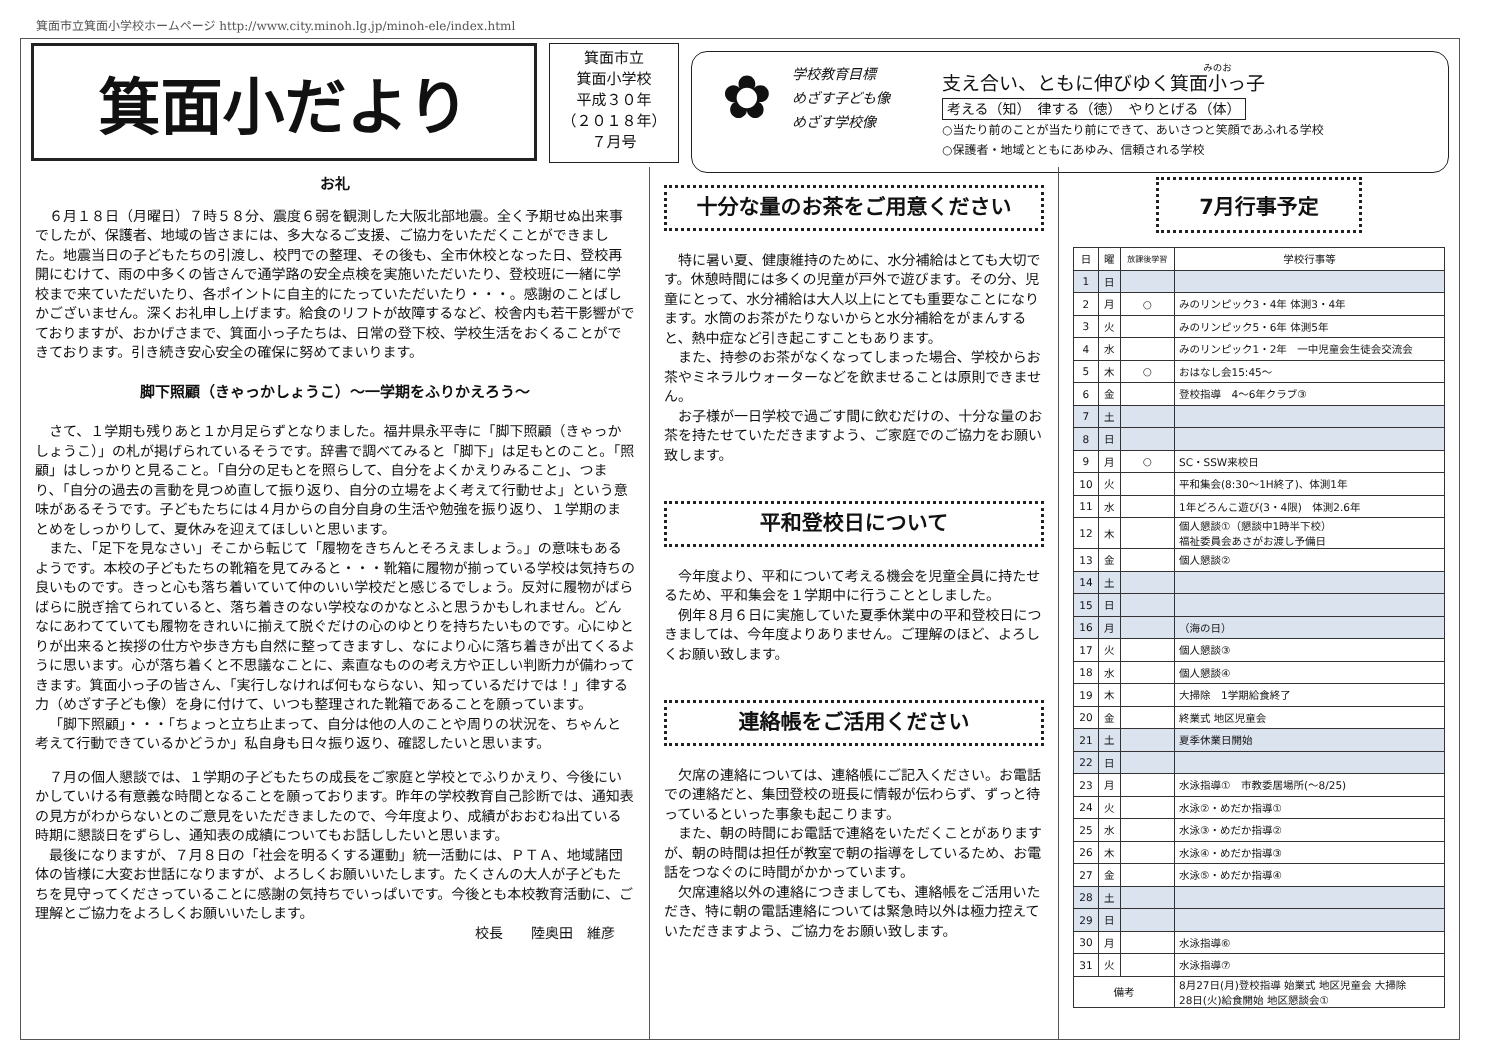箕面市立箕面小学校ホームページ http://www.city.minoh.lg.jp/minoh-ele/index.html
箕面小だより
箕面市立
箕面小学校
平成３０年
（２０１８年）
７月号
✿
学校教育目標
めざす子ども像
めざす学校像
支え合い、ともに伸びゆく箕面小っ子
考える（知）　律する（徳）　やりとげる（体）
○当たり前のことが当たり前にできて、あいさつと笑顔であふれる学校
○保護者・地域とともにあゆみ、信頼される学校
お礼
６月１８日（月曜日）７時５８分、震度６弱を観測した大阪北部地震。全く予期せぬ出来事でしたが、保護者、地域の皆さまには、多大なるご支援、ご協力をいただくことができました。地震当日の子どもたちの引渡し、校門での整理、その後も、全市休校となった日、登校再開にむけて、雨の中多くの皆さんで通学路の安全点検を実施いただいたり、登校班に一緒に学校まで来ていただいたり、各ポイントに自主的にたっていただいたり・・・。感謝のことばしかございません。深くお礼申し上げます。給食のリフトが故障するなど、校舎内も若干影響がでておりますが、おかげさまで、箕面小っ子たちは、日常の登下校、学校生活をおくることができております。引き続き安心安全の確保に努めてまいります。
脚下照顧（きゃっかしょうこ）～一学期をふりかえろう～
さて、１学期も残りあと１か月足らずとなりました。福井県永平寺に「脚下照顧（きゃっかしょうこ）」の札が掲げられているそうです。辞書で調べてみると「脚下」は足もとのこと。「照顧」はしっかりと見ること。「自分の足もとを照らして、自分をよくかえりみること」、つまり、「自分の過去の言動を見つめ直して振り返り、自分の立場をよく考えて行動せよ」という意味があるそうです。子どもたちには４月からの自分自身の生活や勉強を振り返り、１学期のまとめをしっかりして、夏休みを迎えてほしいと思います。
また、「足下を見なさい」そこから転じて「履物をきちんとそろえましょう。」の意味もあるようです。本校の子どもたちの靴箱を見てみると・・・靴箱に履物が揃っている学校は気持ちの良いものです。きっと心も落ち着いていて仲のいい学校だと感じるでしょう。反対に履物がばらばらに脱ぎ捨てられていると、落ち着きのない学校なのかなとふと思うかもしれません。どんなにあわてていても履物をきれいに揃えて脱ぐだけの心のゆとりを持ちたいものです。心にゆとりが出来ると挨拶の仕方や歩き方も自然に整ってきますし、なにより心に落ち着きが出てくるように思います。心が落ち着くと不思議なことに、素直なものの考え方や正しい判断力が備わってきます。箕面小っ子の皆さん、「実行しなければ何もならない、知っているだけでは！」律する力（めざす子ども像）を身に付けて、いつも整理された靴箱であることを願っています。
「脚下照顧」・・・「ちょっと立ち止まって、自分は他の人のことや周りの状況を、ちゃんと考えて行動できているかどうか」私自身も日々振り返り、確認したいと思います。
７月の個人懇談では、１学期の子どもたちの成長をご家庭と学校とでふりかえり、今後にいかしていける有意義な時間となることを願っております。昨年の学校教育自己診断では、通知表の見方がわからないとのご意見をいただきましたので、今年度より、成績がおおむね出ている時期に懇談日をずらし、通知表の成績についてもお話ししたいと思います。
最後になりますが、７月８日の「社会を明るくする運動」統一活動には、ＰＴＡ、地域諸団体の皆様に大変お世話になりますが、よろしくお願いいたします。たくさんの大人が子どもたちを見守ってくださっていることに感謝の気持ちでいっぱいです。今後とも本校教育活動に、ご理解とご協力をよろしくお願いいたします。
校長　　陸奥田　維彦
十分な量のお茶をご用意ください
特に暑い夏、健康維持のために、水分補給はとても大切です。休憩時間には多くの児童が戸外で遊びます。その分、児童にとって、水分補給は大人以上にとても重要なことになります。水筒のお茶がたりないからと水分補給をがまんすると、熱中症など引き起こすこともあります。
また、持参のお茶がなくなってしまった場合、学校からお茶やミネラルウォーターなどを飲ませることは原則できません。
お子様が一日学校で過ごす間に飲むだけの、十分な量のお茶を持たせていただきますよう、ご家庭でのご協力をお願い致します。
平和登校日について
今年度より、平和について考える機会を児童全員に持たせるため、平和集会を１学期中に行うこととしました。
例年８月６日に実施していた夏季休業中の平和登校日につきましては、今年度よりありません。ご理解のほど、よろしくお願い致します。
連絡帳をご活用ください
欠席の連絡については、連絡帳にご記入ください。お電話での連絡だと、集団登校の班長に情報が伝わらず、ずっと待っているといった事象も起こります。
また、朝の時間にお電話で連絡をいただくことがありますが、朝の時間は担任が教室で朝の指導をしているため、お電話をつなぐのに時間がかかっています。
欠席連絡以外の連絡につきましても、連絡帳をご活用いただき、特に朝の電話連絡については緊急時以外は極力控えていただきますよう、ご協力をお願い致します。
7月行事予定
| 日 | 曜 | 放課後学習 | 学校行事等 |
| --- | --- | --- | --- |
| 1 | 日 | | |
| 2 | 月 | ○ | みのリンピック3・4年 体測3・4年 |
| 3 | 火 | | みのリンピック5・6年 体測5年 |
| 4 | 水 | | みのリンピック1・2年 一中児童会生徒会交流会 |
| 5 | 木 | ○ | おはなし会15:45～ |
| 6 | 金 | | 登校指導 4～6年クラブ③ |
| 7 | 土 | | |
| 8 | 日 | | |
| 9 | 月 | ○ | SC・SSW来校日 |
| 10 | 火 | | 平和集会(8:30～1H終了)、体測1年 |
| 11 | 水 | | 1年どろんこ遊び(3・4限) 体測2.6年 |
| 12 | 木 | | 個人懇談①（懇談中1時半下校） 福祉委員会あさがお渡し予備日 |
| 13 | 金 | | 個人懇談② |
| 14 | 土 | | |
| 15 | 日 | | |
| 16 | 月 | | （海の日） |
| 17 | 火 | | 個人懇談③ |
| 18 | 水 | | 個人懇談④ |
| 19 | 木 | | 大掃除 1学期給食終了 |
| 20 | 金 | | 終業式 地区児童会 |
| 21 | 土 | | 夏季休業日開始 |
| 22 | 日 | | |
| 23 | 月 | | 水泳指導① 市教委居場所(～8/25) |
| 24 | 火 | | 水泳②・めだか指導① |
| 25 | 水 | | 水泳③・めだか指導② |
| 26 | 木 | | 水泳④・めだか指導③ |
| 27 | 金 | | 水泳⑤・めだか指導④ |
| 28 | 土 | | |
| 29 | 日 | | |
| 30 | 月 | | 水泳指導⑥ |
| 31 | 火 | | 水泳指導⑦ |
| 備考 | | | 8月27日(月)登校指導 始業式 地区児童会 大掃除 28日(火)給食開始 地区懇談会① |